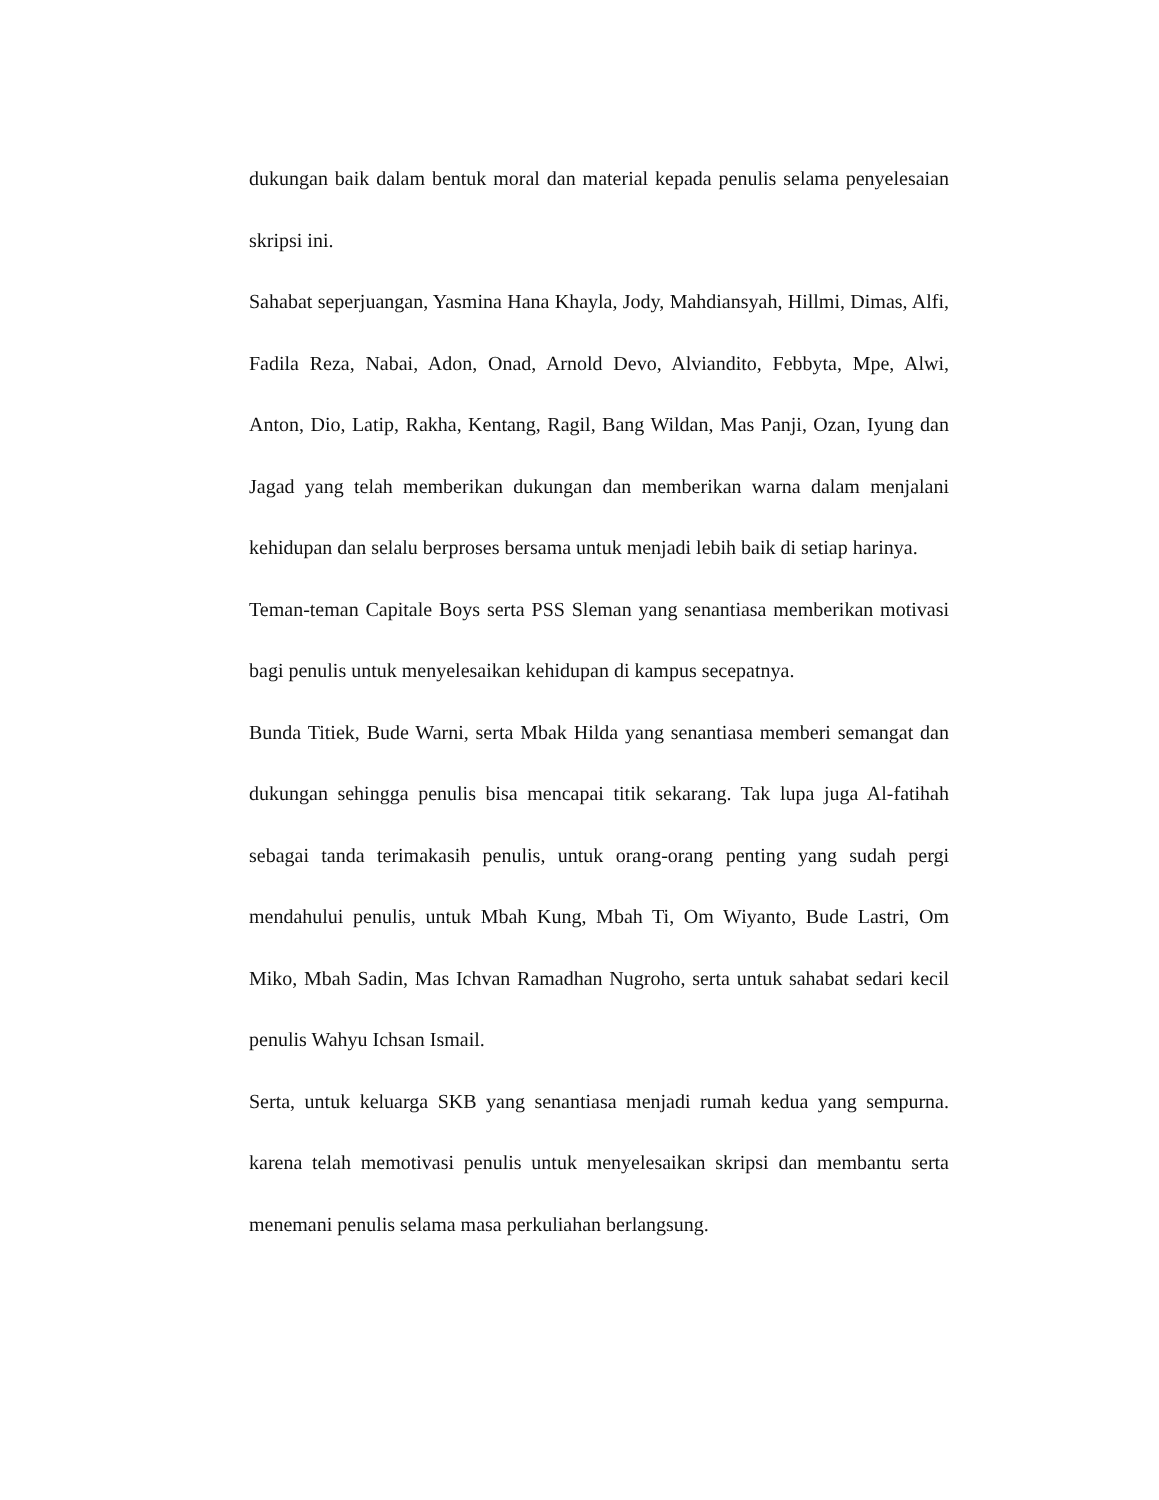dukungan baik dalam bentuk moral dan material kepada penulis selama penyelesaian skripsi ini.
Sahabat seperjuangan, Yasmina Hana Khayla, Jody, Mahdiansyah, Hillmi, Dimas, Alfi, Fadila Reza, Nabai, Adon, Onad, Arnold Devo, Alviandito, Febbyta, Mpe, Alwi, Anton, Dio, Latip, Rakha, Kentang, Ragil, Bang Wildan, Mas Panji, Ozan, Iyung dan Jagad yang telah memberikan dukungan dan memberikan warna dalam menjalani kehidupan dan selalu berproses bersama untuk menjadi lebih baik di setiap harinya.
Teman-teman Capitale Boys serta PSS Sleman yang senantiasa memberikan motivasi bagi penulis untuk menyelesaikan kehidupan di kampus secepatnya.
Bunda Titiek, Bude Warni, serta Mbak Hilda yang senantiasa memberi semangat dan dukungan sehingga penulis bisa mencapai titik sekarang. Tak lupa juga Al-fatihah sebagai tanda terimakasih penulis, untuk orang-orang penting yang sudah pergi mendahului penulis, untuk Mbah Kung, Mbah Ti, Om Wiyanto, Bude Lastri, Om Miko, Mbah Sadin, Mas Ichvan Ramadhan Nugroho, serta untuk sahabat sedari kecil penulis Wahyu Ichsan Ismail.
Serta, untuk keluarga SKB yang senantiasa menjadi rumah kedua yang sempurna. karena telah memotivasi penulis untuk menyelesaikan skripsi dan membantu serta menemani penulis selama masa perkuliahan berlangsung.